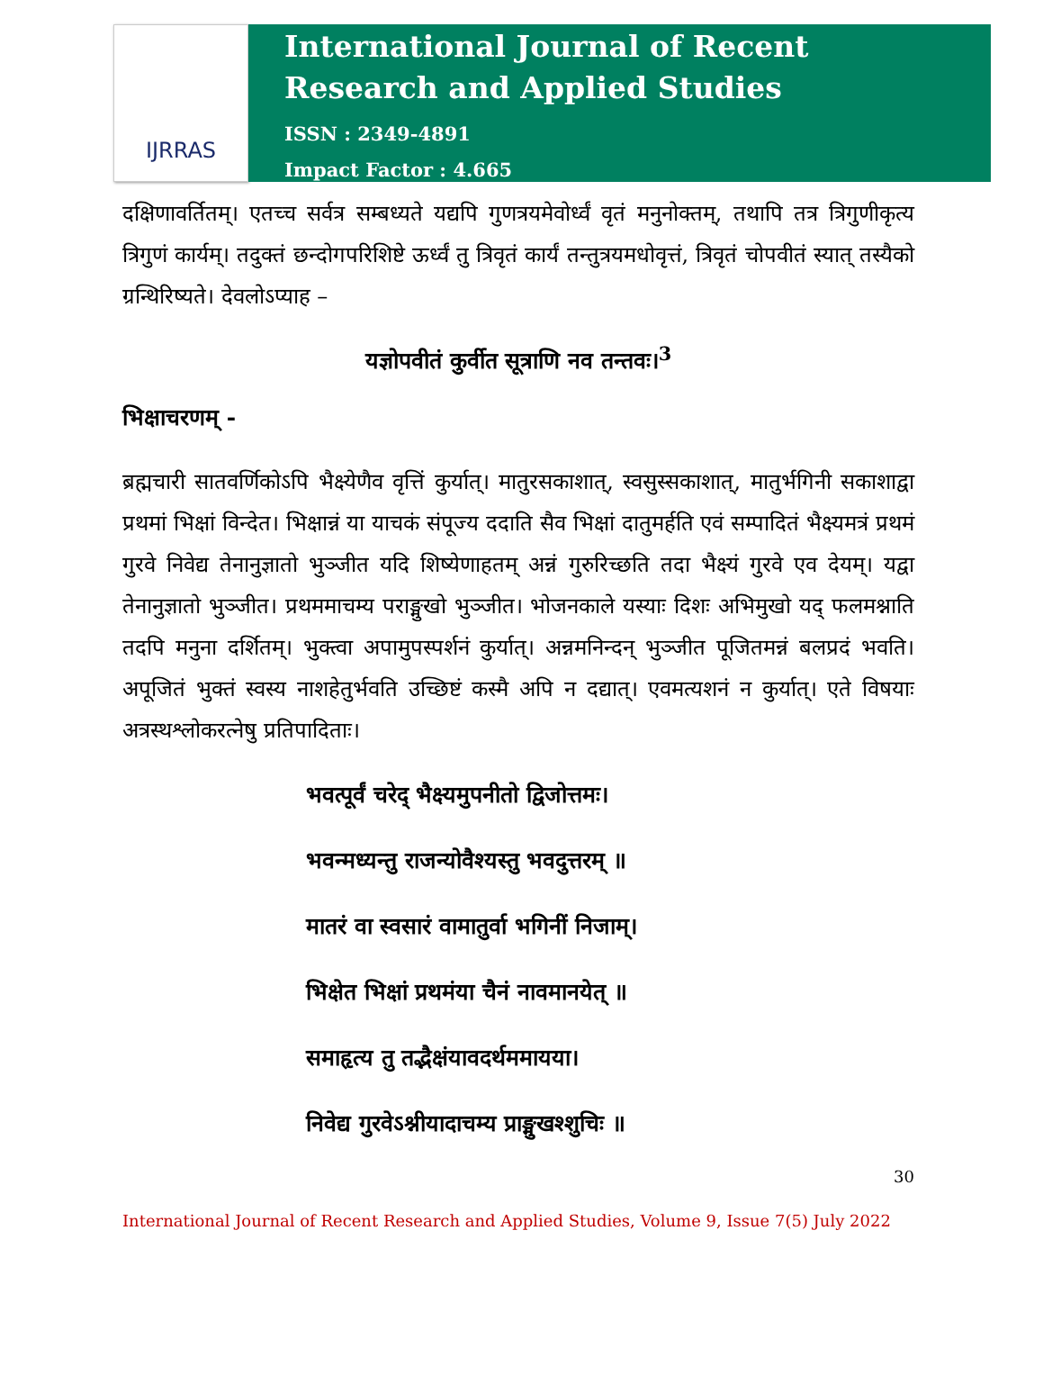IJRRAS
International Journal of Recent
Research and Applied Studies
ISSN : 2349-4891
Impact Factor : 4.665
दक्षिणावर्तितम्। एतच्च सर्वत्र सम्बध्यते यद्यपि गुणत्रयमेवोर्ध्वं वृतं मनुनोक्तम्, तथापि तत्र त्रिगुणीकृत्य त्रिगुणं कार्यम्। तदुक्तं छन्दोगपरिशिष्टे ऊर्ध्वं तु त्रिवृतं कार्यं तन्तुत्रयमधोवृत्तं, त्रिवृतं चोपवीतं स्यात् तस्यैको ग्रन्थिरिष्यते। देवलोऽप्याह –
यज्ञोपवीतं कुर्वीत सूत्राणि नव तन्तवः।<sup>3</sup>
भिक्षाचरणम् -
ब्रह्मचारी सातवर्णिकोऽपि भैक्ष्येणैव वृत्तिं कुर्यात्। मातुरसकाशात्, स्वसुस्सकाशात्, मातुर्भगिनी सकाशाद्वा प्रथमां भिक्षां विन्देत। भिक्षान्नं या याचकं संपूज्य ददाति सैव भिक्षां दातुमर्हति एवं सम्पादितं भैक्ष्यमत्रं प्रथमं गुरवे निवेद्य तेनानुज्ञातो भुञ्जीत यदि शिष्येणाहतम् अन्नं गुरुरिच्छति तदा भैक्ष्यं गुरवे एव देयम्। यद्वा तेनानुज्ञातो भुञ्जीत। प्रथममाचम्य पराङ्मुखो भुञ्जीत। भोजनकाले यस्याः दिशः अभिमुखो यद् फलमश्नाति तदपि मनुना दर्शितम्। भुक्त्वा अपामुपस्पर्शनं कुर्यात्। अन्नमनिन्दन् भुञ्जीत पूजितमन्नं बलप्रदं भवति। अपूजितं भुक्तं स्वस्य नाशहेतुर्भवति उच्छिष्टं कस्मै अपि न दद्यात्। एवमत्यशनं न कुर्यात्। एते विषयाः अत्रस्थश्लोकरत्नेषु प्रतिपादिताः।
भवत्पूर्वं चरेद् भैक्ष्यमुपनीतो द्विजोत्तमः।
भवन्मध्यन्तु राजन्योवैश्यस्तु भवदुत्तरम् ॥
मातरं वा स्वसारं वामातुर्वा भगिनीं निजाम्।
भिक्षेत भिक्षां प्रथमंया चैनं नावमानयेत् ॥
समाहृत्य तु तद्भैक्षंयावदर्थममायया।
निवेद्य गुरवेऽश्नीयादाचम्य प्राङ्मुखश्शुचिः ॥
30
International Journal of Recent Research and Applied Studies, Volume 9, Issue 7(5) July 2022